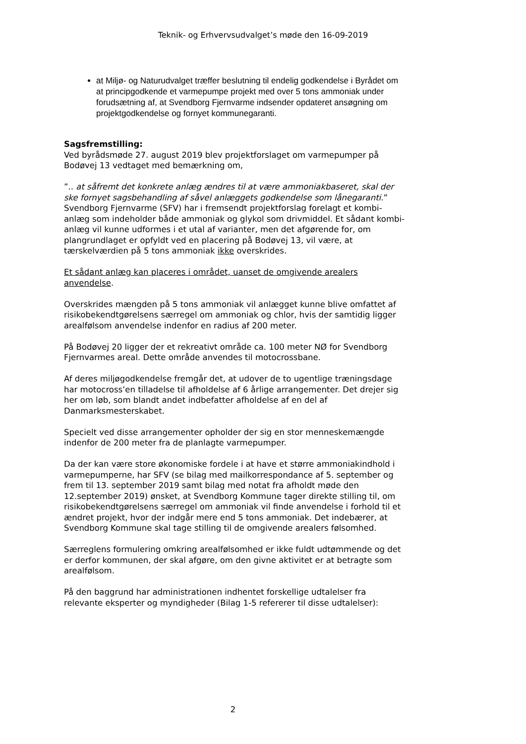Teknik- og Erhvervsudvalget’s møde den 16-09-2019
at Miljø- og Naturudvalget træffer beslutning til endelig godkendelse i Byrådet om at principgodkende et varmepumpe projekt med over 5 tons ammoniak under forudsætning af, at Svendborg Fjernvarme indsender opdateret ansøgning om projektgodkendelse og fornyet kommunegaranti.
Sagsfremstilling:
Ved byrådsmøde 27. august 2019 blev projektforslaget om varmepumper på Bodøvej 13 vedtaget med bemærkning om,
”.. at såfremt det konkrete anlæg ændres til at være ammoniakbaseret, skal der ske fornyet sagsbehandling af såvel anlæggets godkendelse som lånegaranti.”
Svendborg Fjernvarme (SFV) har i fremsendt projektforslag forelagt et kombi-anlæg som indeholder både ammoniak og glykol som drivmiddel. Et sådant kombi-anlæg vil kunne udformes i et utal af varianter, men det afgørende for, om plangrundlaget er opfyldt ved en placering på Bodøvej 13, vil være, at tærskelværdien på 5 tons ammoniak ikke overskrides.
Et sådant anlæg kan placeres i området, uanset de omgivende arealers anvendelse.
Overskrides mængden på 5 tons ammoniak vil anlægget kunne blive omfattet af risikobekendtgørelsens særregel om ammoniak og chlor, hvis der samtidig ligger arealfølsom anvendelse indenfor en radius af 200 meter.
På Bodøvej 20 ligger der et rekreativt område ca. 100 meter NØ for Svendborg Fjernvarmes areal. Dette område anvendes til motocrossbane.
Af deres miljøgodkendelse fremgår det, at udover de to ugentlige træningsdage har motocross’en tilladelse til afholdelse af 6 årlige arrangementer. Det drejer sig her om løb, som blandt andet indbefatter afholdelse af en del af Danmarksmesterskabet.
Specielt ved disse arrangementer opholder der sig en stor menneskemængde indenfor de 200 meter fra de planlagte varmepumper.
Da der kan være store økonomiske fordele i at have et større ammoniakindhold i varmepumperne, har SFV (se bilag med mailkorrespondance af 5. september og frem til 13. september 2019 samt bilag med notat fra afholdt møde den 12.september 2019) ønsket, at Svendborg Kommune tager direkte stilling til, om risikobekendtgørelsens særregel om ammoniak vil finde anvendelse i forhold til et ændret projekt, hvor der indgår mere end 5 tons ammoniak. Det indebærer, at Svendborg Kommune skal tage stilling til de omgivende arealers følsomhed.
Særreglens formulering omkring arealfølsomhed er ikke fuldt udtømmende og det er derfor kommunen, der skal afgøre, om den givne aktivitet er at betragte som arealfølsom.
På den baggrund har administrationen indhentet forskellige udtalelser fra relevante eksperter og myndigheder (Bilag 1-5 refererer til disse udtalelser):
2